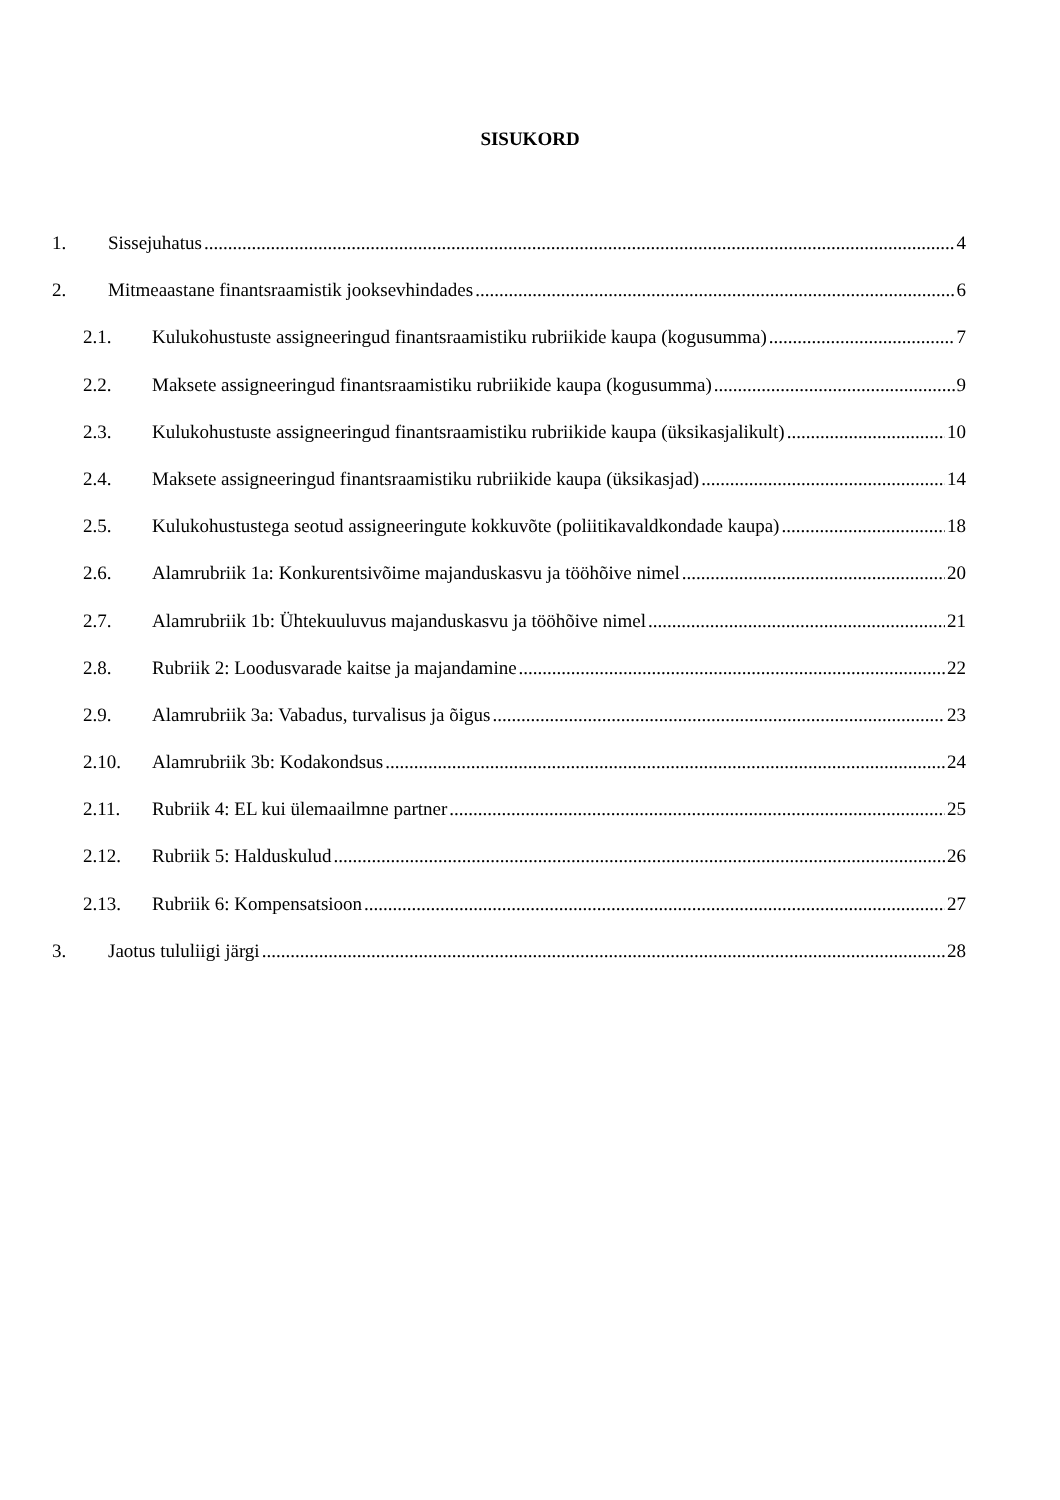SISUKORD
1. Sissejuhatus 4
2. Mitmeaastane finantsraamistik jooksevhindades 6
2.1. Kulukohustuste assigneeringud finantsraamistiku rubriikide kaupa (kogusumma) 7
2.2. Maksete assigneeringud finantsraamistiku rubriikide kaupa (kogusumma) 9
2.3. Kulukohustuste assigneeringud finantsraamistiku rubriikide kaupa (üksikasjalikult) 10
2.4. Maksete assigneeringud finantsraamistiku rubriikide kaupa (üksikasjad) 14
2.5. Kulukohustustega seotud assigneeringute kokkuvõte (poliitikavaldkondade kaupa) 18
2.6. Alamrubriik 1a: Konkurentsivõime majanduskasvu ja tööhõive nimel 20
2.7. Alamrubriik 1b: Ühtekuuluvus majanduskasvu ja tööhõive nimel 21
2.8. Rubriik 2: Loodusvarade kaitse ja majandamine 22
2.9. Alamrubriik 3a: Vabadus, turvalisus ja õigus 23
2.10. Alamrubriik 3b: Kodakondsus 24
2.11. Rubriik 4: EL kui ülemaailmne partner 25
2.12. Rubriik 5: Halduskulud 26
2.13. Rubriik 6: Kompensatsioon 27
3. Jaotus tululiigi järgi 28